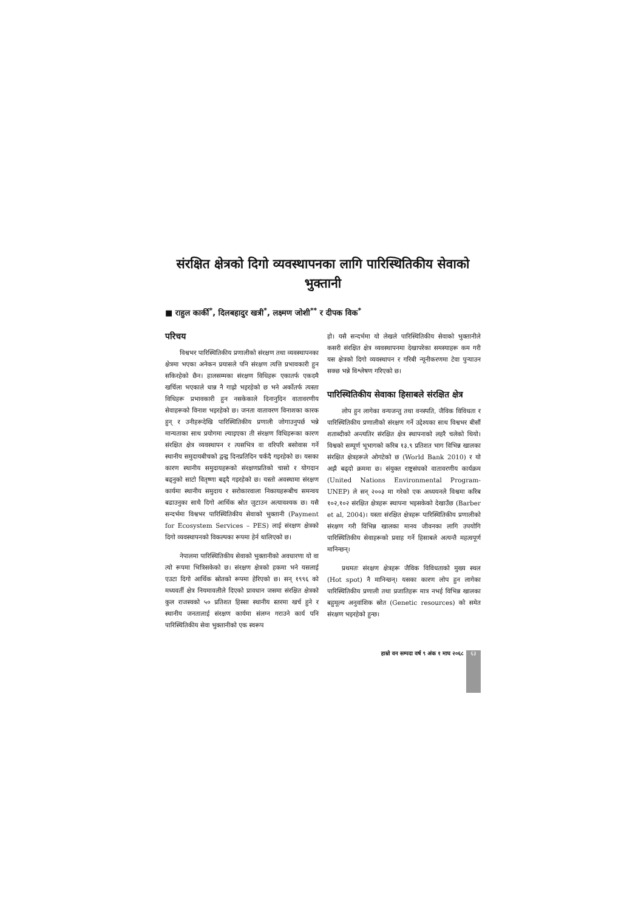संरक्षित क्षेत्रको दिगो व्यवस्थापनका लागि पारिस्थितिकीय सेवाको भुक्तानी
■ राहुल कार्की<sup>*</sup>, दिलबहादुर खत्री<sup>*</sup>, लक्ष्मण जोशी<sup>**</sup> र दीपक विक<sup>*</sup>
परिचय
विश्वभर पारिस्थितिकीय प्रणालीको संरक्षण तथा व्यवस्थापनका क्षेत्रमा भएका अनेकन प्रयासले पनि संरक्षण त्यत्ति प्रभावकारी हुन सकिरहेको छैन। हालसम्मका संरक्षण विधिहरू एकातर्फ एकदमै खर्चिला भएकाले धान्न नै गाह्रो भइरहेको छ भने अर्कोतर्फ त्यस्ता विधिहरू प्रभावकारी हुन नसकेकाले दिनानुदिन वातावरणीय सेवाहरूको विनाश भइरहेको छ। जनता वातावरण विनाशका कारक हुन् र उनीहरूदेखि पारिस्थितिकीय प्रणाली जोगाउनुपर्छ भन्ने मान्यताका साथ प्रयोगमा ल्याइएका ती संरक्षण विधिहरूका कारण संरक्षित क्षेत्र व्यवस्थापन र त्यसभित्र वा वरिपरि बसोवास गर्ने स्थानीय समुदायबीचको द्वन्द्व दिनप्रतिदिन चर्कंदै गइरहेको छ। यसका कारण स्थानीय समुदायहरूको संरक्षणप्रतिको चासो र योगदान बढ्नुको साटो वितृष्णा बढ्दै गइरहेको छ। यस्तो अवस्थामा संरक्षण कार्यमा स्थानीय समुदाय र सरोकारवाला निकायहरूबीच समन्वय बढाउनुका साथै दिगो आर्थिक स्रोत जुटाउन अत्यावश्यक छ। यसै सन्दर्भमा विश्वभर पारिस्थितिकीय सेवाको भुक्तानी (Payment for Ecosystem Services – PES) लाई संरक्षण क्षेत्रको दिगो व्यवस्थापनको विकल्पका रूपमा हेर्न थालिएको छ।
नेपालमा पारिस्थितिकीय सेवाको भुक्तानीको अवधारणा यो वा त्यो रूपमा भित्रिसकेको छ। संरक्षण क्षेत्रको हकमा भने यसलाई एउटा दिगो आर्थिक स्रोतको रूपमा हेरिएको छ। सन् १९९६ को मध्यवर्ती क्षेत्र नियमावलीले दिएको प्रावधान जसमा संरक्षित क्षेत्रको कुल राजस्वको ५० प्रतिशत हिस्सा स्थानीय स्तरमा खर्च हुने र स्थानीय जनतालाई संरक्षण कार्यमा संलग्न गराउने कार्य पनि पारिस्थितिकीय सेवा भुक्तानीको एक स्वरूप
हो। यसै सन्दर्भमा यो लेखले पारिस्थितिकीय सेवाको भुक्तानीले कसरी संरक्षित क्षेत्र व्यवस्थापनमा देखापरेका समस्याहरू कम गरी यस क्षेत्रको दिगो व्यवस्थापन र गरिबी न्यूनीकरणमा टेवा पुऱ्याउन सक्छ भन्ने विश्लेषण गरिएको छ।
पारिस्थितिकीय सेवाका हिसाबले संरक्षित क्षेत्र
लोप हुन लागेका वन्यजन्तु तथा वनस्पति, जैविक विविधता र पारिस्थितिकीय प्रणालीको संरक्षण गर्ने उद्देश्यका साथ विश्वभर बीसौं शताब्दीको अन्त्यतिर संरक्षित क्षेत्र स्थापनाको लहरै चलेको थियो। विश्वको सम्पूर्ण भूभागको करिब १३.९ प्रतिशत भाग विभिन्न खालका संरक्षित क्षेत्रहरूले ओगटेको छ (World Bank 2010) र यो अझै बढ्दो क्रममा छ। संयुक्त राष्ट्रसंघको वातावरणीय कार्यक्रम (United Nations Environmental Program-UNEP) ले सन् २००३ मा गरेको एक अध्ययनले विश्वमा करिब १०२,१०२ संरक्षित क्षेत्रहरू स्थापना भइसकेको देखाउँछ (Barber et al, 2004)। यस्ता संरक्षित क्षेत्रहरू पारिस्थितिकीय प्रणालीको संरक्षण गरी विभिन्न खालका मानव जीवनका लागि उपयोगि पारिस्थितिकीय सेवाहरूको प्रवाह गर्ने हिसाबले अत्यन्तै महत्वपूर्ण मानिन्छन्।
प्रथमतः संरक्षण क्षेत्रहरू जैविक विविधताको मुख्य स्थल (Hot spot) नै मानिन्छन्। यसका कारण लोप हुन लागेका पारिस्थितिकीय प्रणाली तथा प्रजातिहरू मात्र नभई विभिन्न खालका बहुमूल्य अनुवांशिक स्रोत (Genetic resources) को समेत संरक्षण भइरहेको हुन्छ।
हाम्रो वन सम्पदा वर्ष ९ अंक १ माघ २०६८
६३